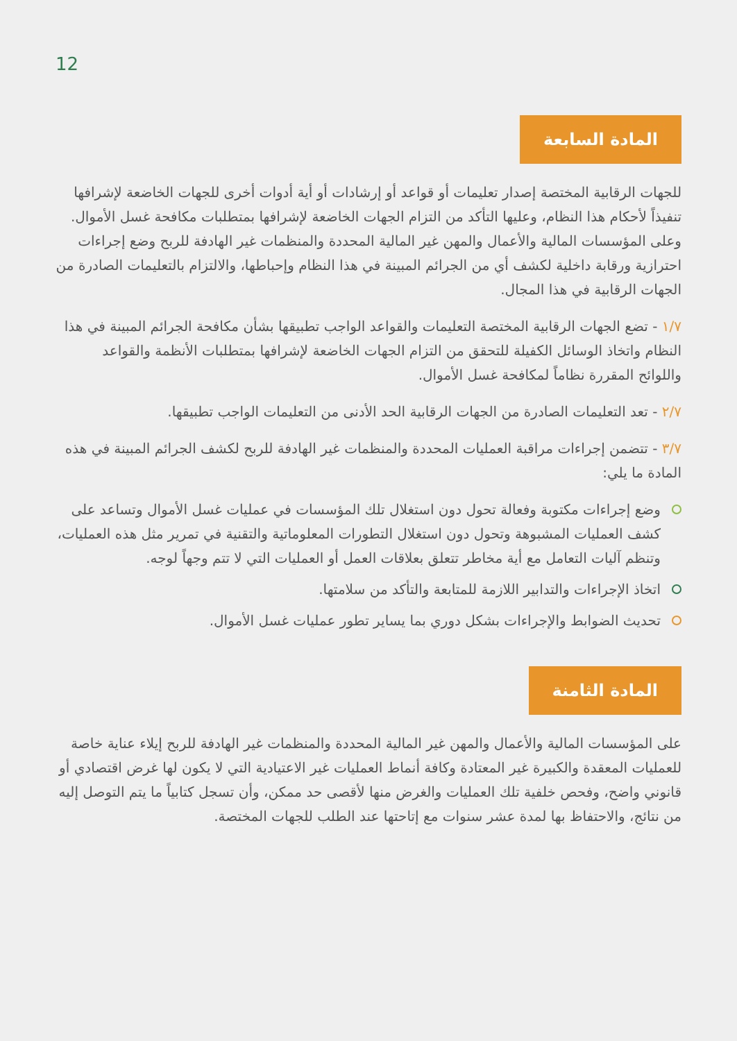12
المادة السابعة
للجهات الرقابية المختصة إصدار تعليمات أو قواعد أو إرشادات أو أية أدوات أخرى للجهات الخاضعة لإشرافها تنفيذاً لأحكام هذا النظام، وعليها التأكد من التزام الجهات الخاضعة لإشرافها بمتطلبات مكافحة غسل الأموال. وعلى المؤسسات المالية والأعمال والمهن غير المالية المحددة والمنظمات غير الهادفة للربح وضع إجراءات احترازية ورقابة داخلية لكشف أي من الجرائم المبينة في هذا النظام وإحباطها، والالتزام بالتعليمات الصادرة من الجهات الرقابية في هذا المجال.
١/٧ - تضع الجهات الرقابية المختصة التعليمات والقواعد الواجب تطبيقها بشأن مكافحة الجرائم المبينة في هذا النظام واتخاذ الوسائل الكفيلة للتحقق من التزام الجهات الخاضعة لإشرافها بمتطلبات الأنظمة والقواعد واللوائح المقررة نظاماً لمكافحة غسل الأموال.
٢/٧ - تعد التعليمات الصادرة من الجهات الرقابية الحد الأدنى من التعليمات الواجب تطبيقها.
٣/٧ - تتضمن إجراءات مراقبة العمليات المحددة والمنظمات غير الهادفة للربح لكشف الجرائم المبينة في هذه المادة ما يلي:
وضع إجراءات مكتوبة وفعالة تحول دون استغلال تلك المؤسسات في عمليات غسل الأموال وتساعد على كشف العمليات المشبوهة وتحول دون استغلال التطورات المعلوماتية والتقنية في تمرير مثل هذه العمليات، وتنظم آليات التعامل مع أية مخاطر تتعلق بعلاقات العمل أو العمليات التي لا تتم وجهاً لوجه.
اتخاذ الإجراءات والتدابير اللازمة للمتابعة والتأكد من سلامتها.
تحديث الضوابط والإجراءات بشكل دوري بما يساير تطور عمليات غسل الأموال.
المادة الثامنة
على المؤسسات المالية والأعمال والمهن غير المالية المحددة والمنظمات غير الهادفة للربح إيلاء عناية خاصة للعمليات المعقدة والكبيرة غير المعتادة وكافة أنماط العمليات غير الاعتيادية التي لا يكون لها غرض اقتصادي أو قانوني واضح، وفحص خلفية تلك العمليات والغرض منها لأقصى حد ممكن، وأن تسجل كتابياً ما يتم التوصل إليه من نتائج، والاحتفاظ بها لمدة عشر سنوات مع إتاحتها عند الطلب للجهات المختصة.